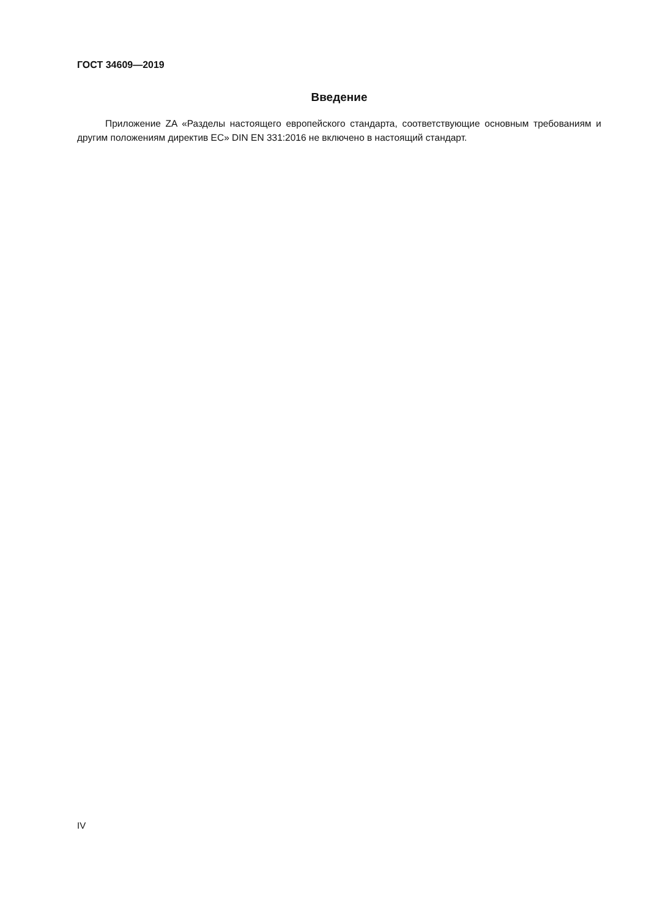ГОСТ 34609—2019
Введение
Приложение ZA «Разделы настоящего европейского стандарта, соответствующие основным тре­бованиям и другим положениям директив ЕС» DIN EN 331:2016 не включено в настоящий стандарт.
IV